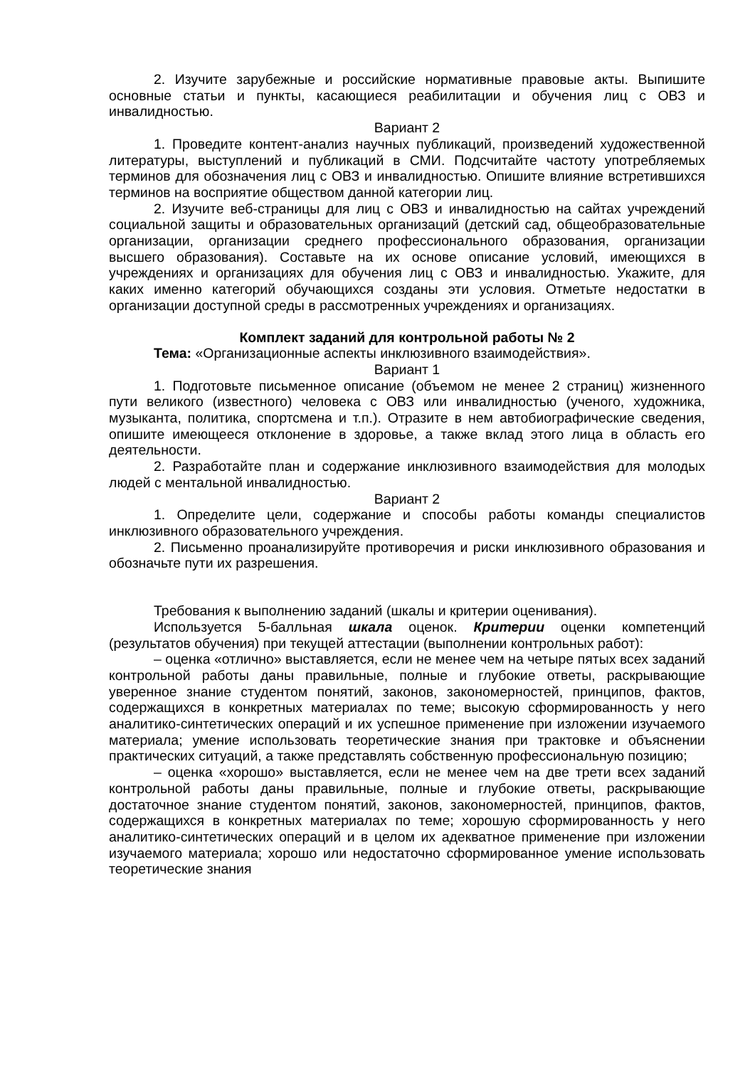2. Изучите зарубежные и российские нормативные правовые акты. Выпишите основные статьи и пункты, касающиеся реабилитации и обучения лиц с ОВЗ и инвалидностью.
Вариант 2
1. Проведите контент-анализ научных публикаций, произведений художественной литературы, выступлений и публикаций в СМИ. Подсчитайте частоту употребляемых терминов для обозначения лиц с ОВЗ и инвалидностью. Опишите влияние встретившихся терминов на восприятие обществом данной категории лиц.
2. Изучите веб-страницы для лиц с ОВЗ и инвалидностью на сайтах учреждений социальной защиты и образовательных организаций (детский сад, общеобразовательные организации, организации среднего профессионального образования, организации высшего образования). Составьте на их основе описание условий, имеющихся в учреждениях и организациях для обучения лиц с ОВЗ и инвалидностью. Укажите, для каких именно категорий обучающихся созданы эти условия. Отметьте недостатки в организации доступной среды в рассмотренных учреждениях и организациях.
Комплект заданий для контрольной работы № 2
Тема: «Организационные аспекты инклюзивного взаимодействия».
Вариант 1
1. Подготовьте письменное описание (объемом не менее 2 страниц) жизненного пути великого (известного) человека с ОВЗ или инвалидностью (ученого, художника, музыканта, политика, спортсмена и т.п.). Отразите в нем автобиографические сведения, опишите имеющееся отклонение в здоровье, а также вклад этого лица в область его деятельности.
2. Разработайте план и содержание инклюзивного взаимодействия для молодых людей с ментальной инвалидностью.
Вариант 2
1. Определите цели, содержание и способы работы команды специалистов инклюзивного образовательного учреждения.
2. Письменно проанализируйте противоречия и риски инклюзивного образования и обозначьте пути их разрешения.
Требования к выполнению заданий (шкалы и критерии оценивания).
Используется 5-балльная шкала оценок. Критерии оценки компетенций (результатов обучения) при текущей аттестации (выполнении контрольных работ):
– оценка «отлично» выставляется, если не менее чем на четыре пятых всех заданий контрольной работы даны правильные, полные и глубокие ответы, раскрывающие уверенное знание студентом понятий, законов, закономерностей, принципов, фактов, содержащихся в конкретных материалах по теме; высокую сформированность у него аналитико-синтетических операций и их успешное применение при изложении изучаемого материала; умение использовать теоретические знания при трактовке и объяснении практических ситуаций, а также представлять собственную профессиональную позицию;
– оценка «хорошо» выставляется, если не менее чем на две трети всех заданий контрольной работы даны правильные, полные и глубокие ответы, раскрывающие достаточное знание студентом понятий, законов, закономерностей, принципов, фактов, содержащихся в конкретных материалах по теме; хорошую сформированность у него аналитико-синтетических операций и в целом их адекватное применение при изложении изучаемого материала; хорошо или недостаточно сформированное умение использовать теоретические знания